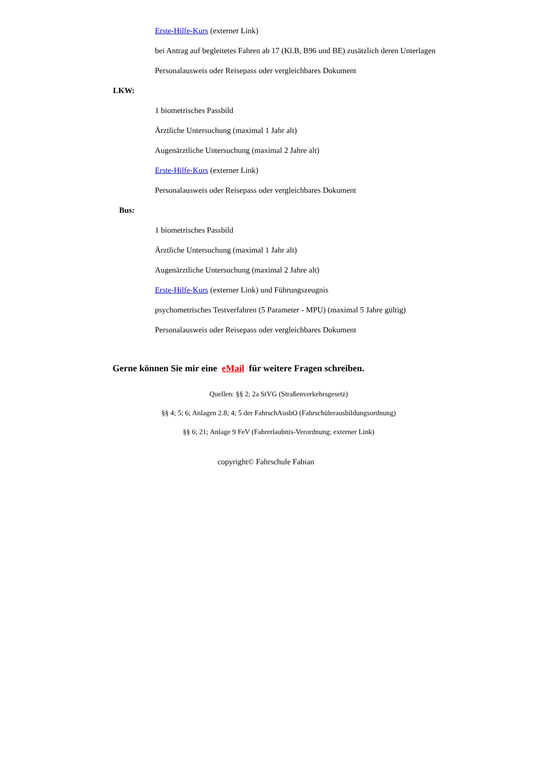Erste-Hilfe-Kurs (externer Link)
bei Antrag auf begleitetes Fahren ab 17 (Kl.B, B96 und BE) zusätzlich deren Unterlagen
Personalausweis oder Reisepass oder vergleichbares Dokument
LKW:
1 biometrisches Passbild
Ärztliche Untersuchung (maximal 1 Jahr alt)
Augenärztliche Untersuchung (maximal 2 Jahre alt)
Erste-Hilfe-Kurs (externer Link)
Personalausweis oder Reisepass oder vergleichbares Dokument
Bus:
1 biometrisches Passbild
Ärztliche Untersuchung (maximal 1 Jahr alt)
Augenärztliche Untersuchung (maximal 2 Jahre alt)
Erste-Hilfe-Kurs (externer Link) und Führungszeugnis
psychometrisches Testverfahren (5 Parameter - MPU) (maximal 5 Jahre gültig)
Personalausweis oder Reisepass oder vergleichbares Dokument
Gerne können Sie mir eine eMail für weitere Fragen schreiben.
Quellen: §§ 2; 2a StVG (Straßenverkehrsgesetz)
§§ 4; 5; 6; Anlagen 2.8; 4; 5 der FahrschAusbO (Fahrschülerausbildungsordnung)
§§ 6; 21; Anlage 9 FeV (Fahrerlaubnis-Verordnung; externer Link)
copyright© Fahrschule Fabian